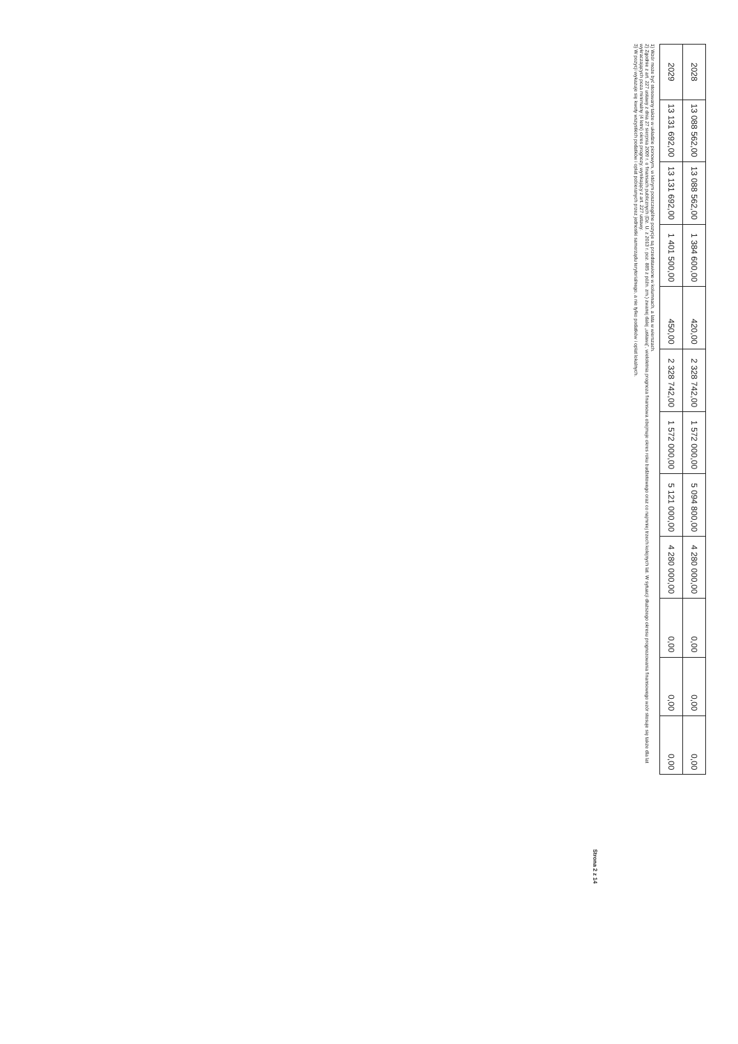| 2028 | 13 088 562,00 | 13 088 562,00 | 1 384 600,00 | 420,00 | 2 328 742,00 | 1 572 000,00 | 5 094 800,00 | 4 280 000,00 | 0,00 | 0,00 | 0,00 |
| 2029 | 13 131 692,00 | 13 131 692,00 | 1 401 500,00 | 450,00 | 2 328 742,00 | 1 572 000,00 | 5 121 000,00 | 4 280 000,00 | 0,00 | 0,00 | 0,00 |
1) Wzór może być stosowany także w układzie pionowym, w którym poszczególne pozycje są przedstawione w kolumnach, a lata w wierszach.
2) Zgodnie z art. 227 ustawy z dnia 27 sierpnia 2009 r. o finansach publicznych (Dz. U. z 2013 r. poz. 885 z późn. zm.) zwanej dalej „ustawą”, wieloletnia prognoza finansowa obejmuje okres roku budżetowego oraz co najmniej trzech kolejnych lat. W sytuacji dłuższego okresu prognozowania finansowego wzór stosuje się także dla lat wykraczających poza minimalny (4 letni) okres prognozy, wynikający z art. 227 ustawy.
3) W pozycji wykazuje się kwoty wszystkich podatków i opłat pobieranych przez jednostki samorządu terytorialnego, a nie tylko podatków i opłat lokalnych.
Strona 2 z 14